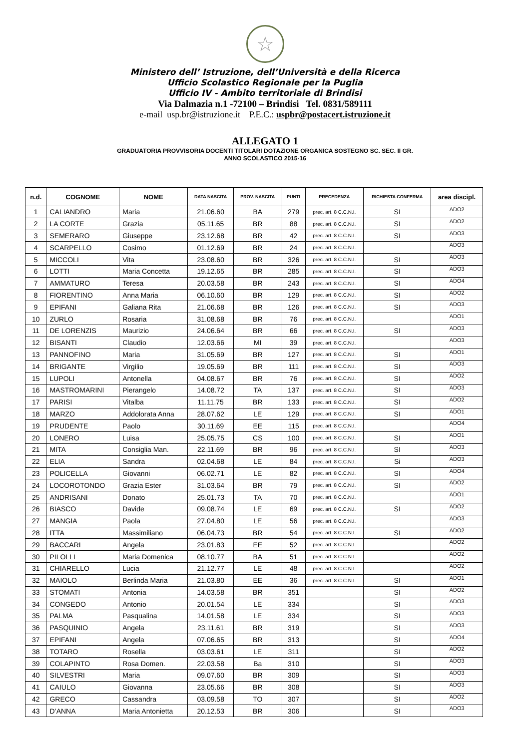☆
Ministero dell’ Istruzione, dell’Università e della Ricerca
Ufficio Scolastico Regionale per la Puglia
Ufficio IV - Ambito territoriale di Brindisi
Via Dalmazia n.1 -72100 – Brindisi Tel. 0831/589111
e-mail usp.br@istruzione.it P.E.C.: uspbr@postacert.istruzione.it
ALLEGATO 1
GRADUATORIA PROVVISORIA DOCENTI TITOLARI DOTAZIONE ORGANICA SOSTEGNO SC. SEC. II GR.
ANNO SCOLASTICO 2015-16
| n.d. | COGNOME | NOME | DATA NASCITA | PROV. NASCITA | PUNTI | PRECEDENZA | RICHIESTA CONFERMA | area discipl. |
| --- | --- | --- | --- | --- | --- | --- | --- | --- |
| 1 | CALIANDRO | Maria | 21.06.60 | BA | 279 | prec. art. 8 C.C.N.I. | SI | ADO2 |
| 2 | LA CORTE | Grazia | 05.11.65 | BR | 88 | prec. art. 8 C.C.N.I. | SI | ADO2 |
| 3 | SEMERARO | Giuseppe | 23.12.68 | BR | 42 | prec. art. 8 C.C.N.I. | SI | ADO3 |
| 4 | SCARPELLO | Cosimo | 01.12.69 | BR | 24 | prec. art. 8 C.C.N.I. | | ADO3 |
| 5 | MICCOLI | Vita | 23.08.60 | BR | 326 | prec. art. 8 C.C.N.I. | SI | ADO3 |
| 6 | LOTTI | Maria Concetta | 19.12.65 | BR | 285 | prec. art. 8 C.C.N.I. | SI | ADO3 |
| 7 | AMMATURO | Teresa | 20.03.58 | BR | 243 | prec. art. 8 C.C.N.I. | SI | ADO4 |
| 8 | FIORENTINO | Anna Maria | 06.10.60 | BR | 129 | prec. art. 8 C.C.N.I. | SI | ADO2 |
| 9 | EPIFANI | Galiana Rita | 21.06.68 | BR | 126 | prec. art. 8 C.C.N.I. | SI | ADO3 |
| 10 | ZURLO | Rosaria | 31.08.68 | BR | 76 | prec. art. 8 C.C.N.I. | | ADO1 |
| 11 | DE LORENZIS | Maurizio | 24.06.64 | BR | 66 | prec. art. 8 C.C.N.I. | SI | ADO3 |
| 12 | BISANTI | Claudio | 12.03.66 | MI | 39 | prec. art. 8 C.C.N.I. | | ADO3 |
| 13 | PANNOFINO | Maria | 31.05.69 | BR | 127 | prec. art. 8 C.C.N.I. | SI | ADO1 |
| 14 | BRIGANTE | Virgilio | 19.05.69 | BR | 111 | prec. art. 8 C.C.N.I. | SI | ADO3 |
| 15 | LUPOLI | Antonella | 04.08.67 | BR | 76 | prec. art. 8 C.C.N.I. | SI | ADO2 |
| 16 | MASTROMARINI | Pierangelo | 14.08.72 | TA | 137 | prec. art. 8 C.C.N.I. | SI | ADO3 |
| 17 | PARISI | Vitalba | 11.11.75 | BR | 133 | prec. art. 8 C.C.N.I. | SI | ADO2 |
| 18 | MARZO | Addolorata Anna | 28.07.62 | LE | 129 | prec. art. 8 C.C.N.I. | SI | ADO1 |
| 19 | PRUDENTE | Paolo | 30.11.69 | EE | 115 | prec. art. 8 C.C.N.I. | | ADO4 |
| 20 | LONERO | Luisa | 25.05.75 | CS | 100 | prec. art. 8 C.C.N.I. | SI | ADO1 |
| 21 | MITA | Consiglia Man. | 22.11.69 | BR | 96 | prec. art. 8 C.C.N.I. | SI | ADO3 |
| 22 | ELIA | Sandra | 02.04.68 | LE | 84 | prec. art. 8 C.C.N.I. | Si | ADO3 |
| 23 | POLICELLA | Giovanni | 06.02.71 | LE | 82 | prec. art. 8 C.C.N.I. | SI | ADO4 |
| 24 | LOCOROTONDO | Grazia Ester | 31.03.64 | BR | 79 | prec. art. 8 C.C.N.I. | SI | ADO2 |
| 25 | ANDRISANI | Donato | 25.01.73 | TA | 70 | prec. art. 8 C.C.N.I. | | ADO1 |
| 26 | BIASCO | Davide | 09.08.74 | LE | 69 | prec. art. 8 C.C.N.I. | SI | ADO2 |
| 27 | MANGIA | Paola | 27.04.80 | LE | 56 | prec. art. 8 C.C.N.I. | | ADO3 |
| 28 | ITTA | Massimiliano | 06.04.73 | BR | 54 | prec. art. 8 C.C.N.I. | SI | ADO2 |
| 29 | BACCARI | Angela | 23.01.83 | EE | 52 | prec. art. 8 C.C.N.I. | | ADO2 |
| 30 | PILOLLI | Maria Domenica | 08.10.77 | BA | 51 | prec. art. 8 C.C.N.I. | | ADO2 |
| 31 | CHIARELLO | Lucia | 21.12.77 | LE | 48 | prec. art. 8 C.C.N.I. | | ADO2 |
| 32 | MAIOLO | Berlinda Maria | 21.03.80 | EE | 36 | prec. art. 8 C.C.N.I. | SI | ADO1 |
| 33 | STOMATI | Antonia | 14.03.58 | BR | 351 | | SI | ADO2 |
| 34 | CONGEDO | Antonio | 20.01.54 | LE | 334 | | SI | ADO3 |
| 35 | PALMA | Pasqualina | 14.01.58 | LE | 334 | | SI | ADO3 |
| 36 | PASQUINIO | Angela | 23.11.61 | BR | 319 | | SI | ADO3 |
| 37 | EPIFANI | Angela | 07.06.65 | BR | 313 | | SI | ADO4 |
| 38 | TOTARO | Rosella | 03.03.61 | LE | 311 | | SI | ADO2 |
| 39 | COLAPINTO | Rosa Domen. | 22.03.58 | Ba | 310 | | SI | ADO3 |
| 40 | SILVESTRI | Maria | 09.07.60 | BR | 309 | | SI | ADO3 |
| 41 | CAIULO | Giovanna | 23.05.66 | BR | 308 | | SI | ADO3 |
| 42 | GRECO | Cassandra | 03.09.58 | TO | 307 | | SI | ADO2 |
| 43 | D’ANNA | Maria Antonietta | 20.12.53 | BR | 306 | | SI | ADO3 |